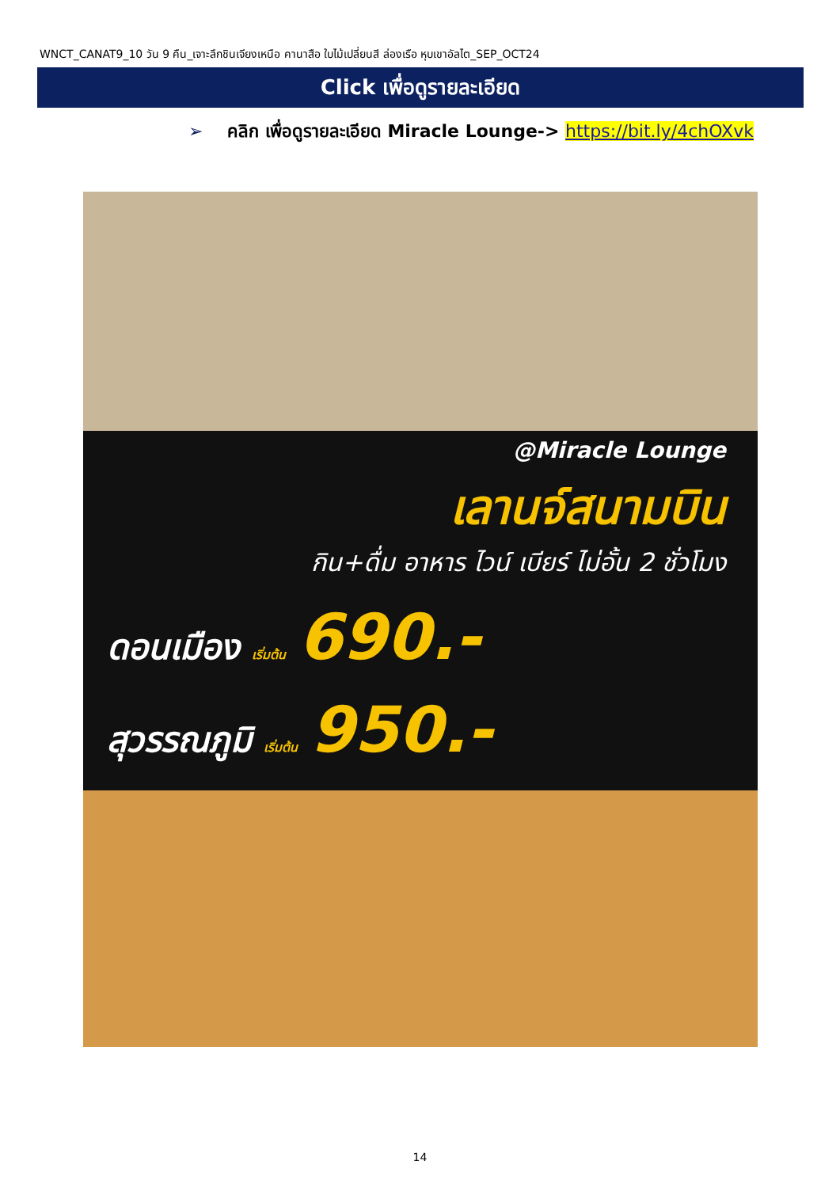WNCT_CANAT9_10 วัน 9 คืน_เจาะลึกชินเจียงเหนือ คานาสือ ใบไม้เปลี่ยนสี ล่องเรือ หุบเขาอัลไต_SEP_OCT24
Click เพื่อดูรายละเอียด
➢ คลิก เพื่อดูรายละเอียด Miracle Lounge-> https://bit.ly/4chOXvk
@Miracle Lounge
เลานจ์สนามบิน
กิน+ดื่ม อาหาร ไวน์ เบียร์ ไม่อั้น 2 ชั่วโมง
ดอนเมือง เริ่มต้น 690.-
สุวรรณภูมิ เริ่มต้น 950.-
14